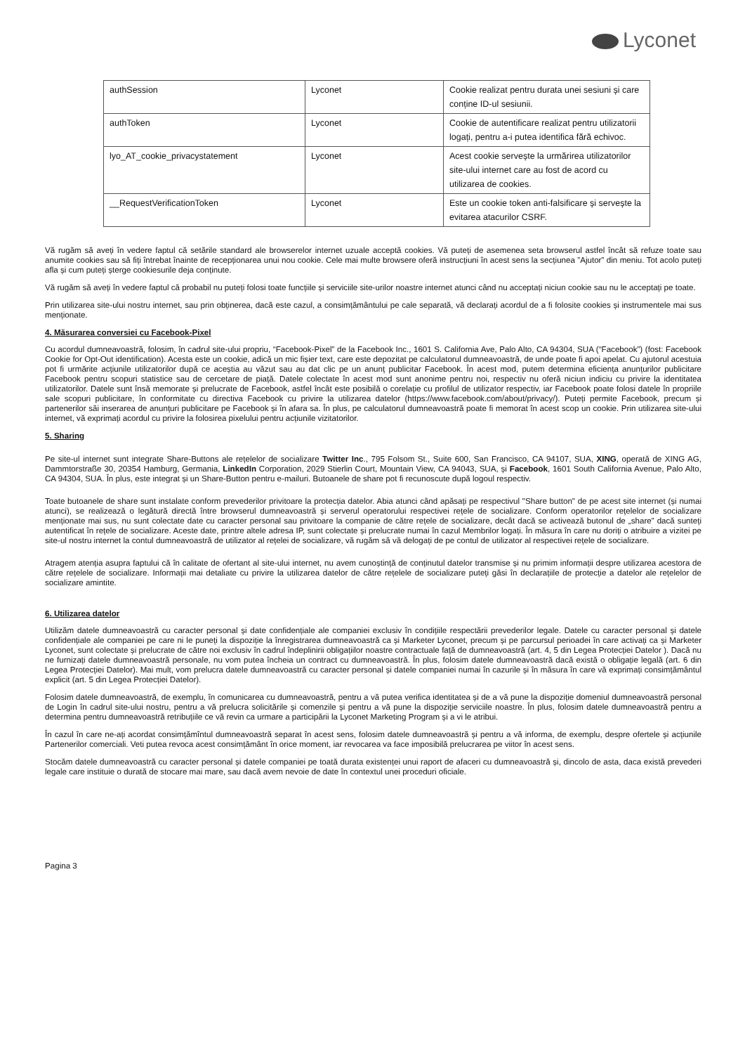Lyconet
| authSession | Lyconet | Cookie realizat pentru durata unei sesiuni și care conține ID-ul sesiunii. |
| authToken | Lyconet | Cookie de autentificare realizat pentru utilizatorii logați, pentru a-i putea identifica fără echivoc. |
| lyo_AT_cookie_privacystatement | Lyconet | Acest cookie servește la urmărirea utilizatorilor site-ului internet care au fost de acord cu utilizarea de cookies. |
| __RequestVerificationToken | Lyconet | Este un cookie token anti-falsificare și servește la evitarea atacurilor CSRF. |
Vă rugăm să aveți în vedere faptul că setările standard ale browserelor internet uzuale acceptă cookies. Vă puteți de asemenea seta browserul astfel încât să refuze toate sau anumite cookies sau să fiți întrebat înainte de recepționarea unui nou cookie. Cele mai multe browsere oferă instrucțiuni în acest sens la secțiunea ”Ajutor” din meniu. Tot acolo puteți afla și cum puteți șterge cookiesurile deja conținute.
Vă rugăm să aveți în vedere faptul că probabil nu puteți folosi toate funcțiile și serviciile site-urilor noastre internet atunci când nu acceptați niciun cookie sau nu le acceptați pe toate.
Prin utilizarea site-ului nostru internet, sau prin obținerea, dacă este cazul, a consimțământului pe cale separată, vă declarați acordul de a fi folosite cookies și instrumentele mai sus menționate.
4. Măsurarea conversiei cu Facebook-Pixel
Cu acordul dumneavoastră, folosim, în cadrul site-ului propriu, “Facebook-Pixel” de la Facebook Inc., 1601 S. California Ave, Palo Alto, CA 94304, SUA (“Facebook”) (fost: Facebook Cookie for Opt-Out identification). Acesta este un cookie, adică un mic fișier text, care este depozitat pe calculatorul dumneavoastră, de unde poate fi apoi apelat. Cu ajutorul acestuia pot fi urmărite acțiunile utilizatorilor după ce aceștia au văzut sau au dat clic pe un anunț publicitar Facebook. În acest mod, putem determina eficiența anunțurilor publicitare Facebook pentru scopuri statistice sau de cercetare de piață. Datele colectate în acest mod sunt anonime pentru noi, respectiv nu oferă niciun indiciu cu privire la identitatea utilizatorilor. Datele sunt însă memorate și prelucrate de Facebook, astfel încât este posibilă o corelație cu profilul de utilizator respectiv, iar Facebook poate folosi datele în propriile sale scopuri publicitare, în conformitate cu directiva Facebook cu privire la utilizarea datelor (https://www.facebook.com/about/privacy/). Puteți permite Facebook, precum și partenerilor săi inserarea de anunțuri publicitare pe Facebook și în afara sa. În plus, pe calculatorul dumneavoastră poate fi memorat în acest scop un cookie. Prin utilizarea site-ului internet, vă exprimați acordul cu privire la folosirea pixelului pentru acțiunile vizitatorilor.
5. Sharing
Pe site-ul internet sunt integrate Share-Buttons ale rețelelor de socializare Twitter Inc., 795 Folsom St., Suite 600, San Francisco, CA 94107, SUA, XING, operată de XING AG, Dammtorstraße 30, 20354 Hamburg, Germania, LinkedIn Corporation, 2029 Stierlin Court, Mountain View, CA 94043, SUA, și Facebook, 1601 South California Avenue, Palo Alto, CA 94304, SUA. În plus, este integrat și un Share-Button pentru e-mailuri. Butoanele de share pot fi recunoscute după logoul respectiv.
Toate butoanele de share sunt instalate conform prevederilor privitoare la protecția datelor. Abia atunci când apăsați pe respectivul "Share button" de pe acest site internet (și numai atunci), se realizează o legătură directă între browserul dumneavoastră și serverul operatorului respectivei rețele de socializare. Conform operatorilor rețelelor de socializare menționate mai sus, nu sunt colectate date cu caracter personal sau privitoare la companie de către rețele de socializare, decât dacă se activează butonul de „share” dacă sunteți autentificat în rețele de socializare. Aceste date, printre altele adresa IP, sunt colectate și prelucrate numai în cazul Membrilor logați. În măsura în care nu doriți o atribuire a vizitei pe site-ul nostru internet la contul dumneavoastră de utilizator al rețelei de socializare, vă rugăm să vă delogați de pe contul de utilizator al respectivei rețele de socializare.
Atragem atenția asupra faptului că în calitate de ofertant al site-ului internet, nu avem cunoștință de conținutul datelor transmise și nu primim informații despre utilizarea acestora de către rețelele de socializare. Informații mai detaliate cu privire la utilizarea datelor de către rețelele de socializare puteți găsi în declarațiile de protecție a datelor ale rețelelor de socializare amintite.
6. Utilizarea datelor
Utilizăm datele dumneavoastră cu caracter personal și date confidențiale ale companiei exclusiv în condițiile respectării prevederilor legale. Datele cu caracter personal și datele confidențiale ale companiei pe care ni le puneți la dispoziție la înregistrarea dumneavoastră ca și Marketer Lyconet, precum și pe parcursul perioadei în care activați ca și Marketer Lyconet, sunt colectate și prelucrate de către noi exclusiv în cadrul îndeplinirii obligațiilor noastre contractuale față de dumneavoastră (art. 4, 5 din Legea Protecției Datelor ). Dacă nu ne furnizați datele dumneavoastră personale, nu vom putea încheia un contract cu dumneavoastră. În plus, folosim datele dumneavoastră dacă există o obligație legală (art. 6 din Legea Protecției Datelor). Mai mult, vom prelucra datele dumneavoastră cu caracter personal și datele companiei numai în cazurile și în măsura în care vă exprimați consimțământul explicit (art. 5 din Legea Protecției Datelor).
Folosim datele dumneavoastră, de exemplu, în comunicarea cu dumneavoastră, pentru a vă putea verifica identitatea și de a vă pune la dispoziție domeniul dumneavoastră personal de Login în cadrul site-ului nostru, pentru a vă prelucra solicitările și comenzile și pentru a vă pune la dispoziție serviciile noastre. În plus, folosim datele dumneavoastră pentru a determina pentru dumneavoastră retribuțiile ce vă revin ca urmare a participării la Lyconet Marketing Program și a vi le atribui.
În cazul în care ne-ați acordat consimțămîntul dumneavoastră separat în acest sens, folosim datele dumneavoastră și pentru a vă informa, de exemplu, despre ofertele și acțiunile Partenerilor comerciali. Veti putea revoca acest consimțământ în orice moment, iar revocarea va face imposibilă prelucrarea pe viitor în acest sens.
Stocăm datele dumneavoastră cu caracter personal și datele companiei pe toată durata existenței unui raport de afaceri cu dumneavoastră și, dincolo de asta, daca există prevederi legale care instituie o durată de stocare mai mare, sau dacă avem nevoie de date în contextul unei proceduri oficiale.
Pagina 3